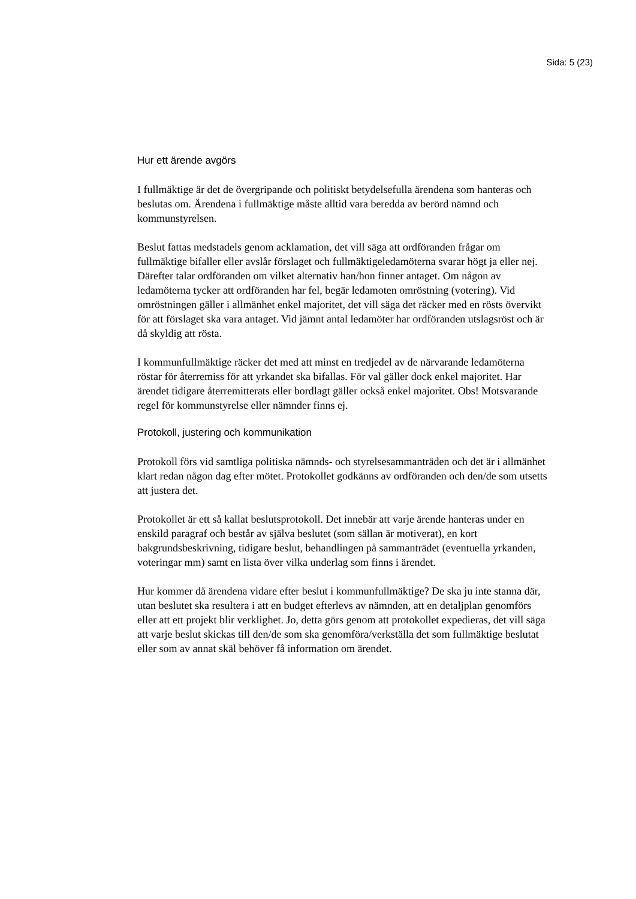Sida: 5 (23)
Hur ett ärende avgörs
I fullmäktige är det de övergripande och politiskt betydelsefulla ärendena som hanteras och beslutas om. Ärendena i fullmäktige måste alltid vara beredda av berörd nämnd och kommunstyrelsen.
Beslut fattas medstadels genom acklamation, det vill säga att ordföranden frågar om fullmäktige bifaller eller avslår förslaget och fullmäktigeledamöterna svarar högt ja eller nej. Därefter talar ordföranden om vilket alternativ han/hon finner antaget. Om någon av ledamöterna tycker att ordföranden har fel, begär ledamoten omröstning (votering). Vid omröstningen gäller i allmänhet enkel majoritet, det vill säga det räcker med en rösts övervikt för att förslaget ska vara antaget. Vid jämnt antal ledamöter har ordföranden utslagsröst och är då skyldig att rösta.
I kommunfullmäktige räcker det med att minst en tredjedel av de närvarande ledamöterna röstar för återremiss för att yrkandet ska bifallas. För val gäller dock enkel majoritet. Har ärendet tidigare återremitterats eller bordlagt gäller också enkel majoritet. Obs! Motsvarande regel för kommunstyrelse eller nämnder finns ej.
Protokoll, justering och kommunikation
Protokoll förs vid samtliga politiska nämnds- och styrelsesammanträden och det är i allmänhet klart redan någon dag efter mötet. Protokollet godkänns av ordföranden och den/de som utsetts att justera det.
Protokollet är ett så kallat beslutsprotokoll. Det innebär att varje ärende hanteras under en enskild paragraf och består av själva beslutet (som sällan är motiverat), en kort bakgrundsbeskrivning, tidigare beslut, behandlingen på sammanträdet (eventuella yrkanden, voteringar mm) samt en lista över vilka underlag som finns i ärendet.
Hur kommer då ärendena vidare efter beslut i kommunfullmäktige? De ska ju inte stanna där, utan beslutet ska resultera i att en budget efterlevs av nämnden, att en detaljplan genomförs eller att ett projekt blir verklighet. Jo, detta görs genom att protokollet expedieras, det vill säga att varje beslut skickas till den/de som ska genomföra/verkställa det som fullmäktige beslutat eller som av annat skäl behöver få information om ärendet.